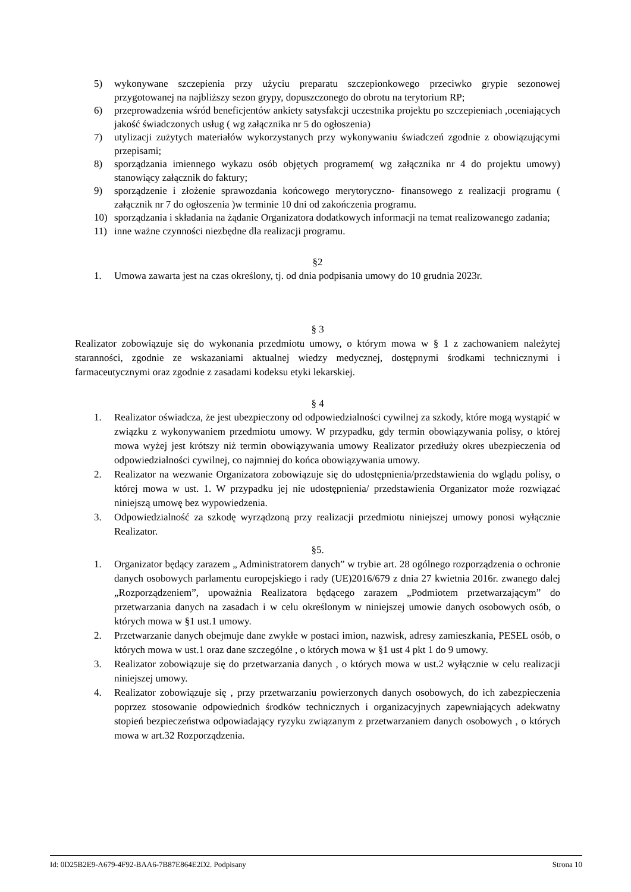5) wykonywane szczepienia przy użyciu preparatu szczepionkowego przeciwko grypie sezonowej przygotowanej na najbliższy sezon grypy, dopuszczonego do obrotu na terytorium RP;
6) przeprowadzenia wśród beneficjentów ankiety satysfakcji uczestnika projektu po szczepieniach ,oceniających jakość świadczonych usług ( wg załącznika nr 5 do ogłoszenia)
7) utylizacji zużytych materiałów wykorzystanych przy wykonywaniu świadczeń zgodnie z obowiązującymi przepisami;
8) sporządzania imiennego wykazu osób objętych programem( wg załącznika nr 4 do projektu umowy) stanowiący załącznik do faktury;
9) sporządzenie i złożenie sprawozdania końcowego merytoryczno- finansowego z realizacji programu ( załącznik nr 7 do ogłoszenia )w terminie 10 dni od zakończenia programu.
10) sporządzania i składania na żądanie Organizatora dodatkowych informacji na temat realizowanego zadania;
11) inne ważne czynności niezbędne dla realizacji programu.
§2
1. Umowa zawarta jest na czas określony, tj. od dnia podpisania umowy do 10 grudnia 2023r.
§ 3
Realizator zobowiązuje się do wykonania przedmiotu umowy, o którym mowa w § 1 z zachowaniem należytej staranności, zgodnie ze wskazaniami aktualnej wiedzy medycznej, dostępnymi środkami technicznymi i farmaceutycznymi oraz zgodnie z zasadami kodeksu etyki lekarskiej.
§ 4
1. Realizator oświadcza, że jest ubezpieczony od odpowiedzialności cywilnej za szkody, które mogą wystąpić w związku z wykonywaniem przedmiotu umowy. W przypadku, gdy termin obowiązywania polisy, o której mowa wyżej jest krótszy niż termin obowiązywania umowy Realizator przedłuży okres ubezpieczenia od odpowiedzialności cywilnej, co najmniej do końca obowiązywania umowy.
2. Realizator na wezwanie Organizatora zobowiązuje się do udostępnienia/przedstawienia do wglądu polisy, o której mowa w ust. 1. W przypadku jej nie udostępnienia/ przedstawienia Organizator może rozwiązać niniejszą umowę bez wypowiedzenia.
3. Odpowiedzialność za szkodę wyrządzoną przy realizacji przedmiotu niniejszej umowy ponosi wyłącznie Realizator.
§5.
1. Organizator będący zarazem „ Administratorem danych” w trybie art. 28 ogólnego rozporządzenia o ochronie danych osobowych parlamentu europejskiego i rady (UE)2016/679 z dnia 27 kwietnia 2016r. zwanego dalej „Rozporządzeniem”, upoważnia Realizatora będącego zarazem „Podmiotem przetwarzającym” do przetwarzania danych na zasadach i w celu określonym w niniejszej umowie danych osobowych osób, o których mowa w §1 ust.1 umowy.
2. Przetwarzanie danych obejmuje dane zwykłe w postaci imion, nazwisk, adresy zamieszkania, PESEL osób, o których mowa w ust.1 oraz dane szczególne , o których mowa w §1 ust 4 pkt 1 do 9 umowy.
3. Realizator zobowiązuje się do przetwarzania danych , o których mowa w ust.2 wyłącznie w celu realizacji niniejszej umowy.
4. Realizator zobowiązuje się , przy przetwarzaniu powierzonych danych osobowych, do ich zabezpieczenia poprzez stosowanie odpowiednich środków technicznych i organizacyjnych zapewniających adekwatny stopień bezpieczeństwa odpowiadający ryzyku związanym z przetwarzaniem danych osobowych , o których mowa w art.32 Rozporządzenia.
Id: 0D25B2E9-A679-4F92-BAA6-7B87E864E2D2. Podpisany Strona 10